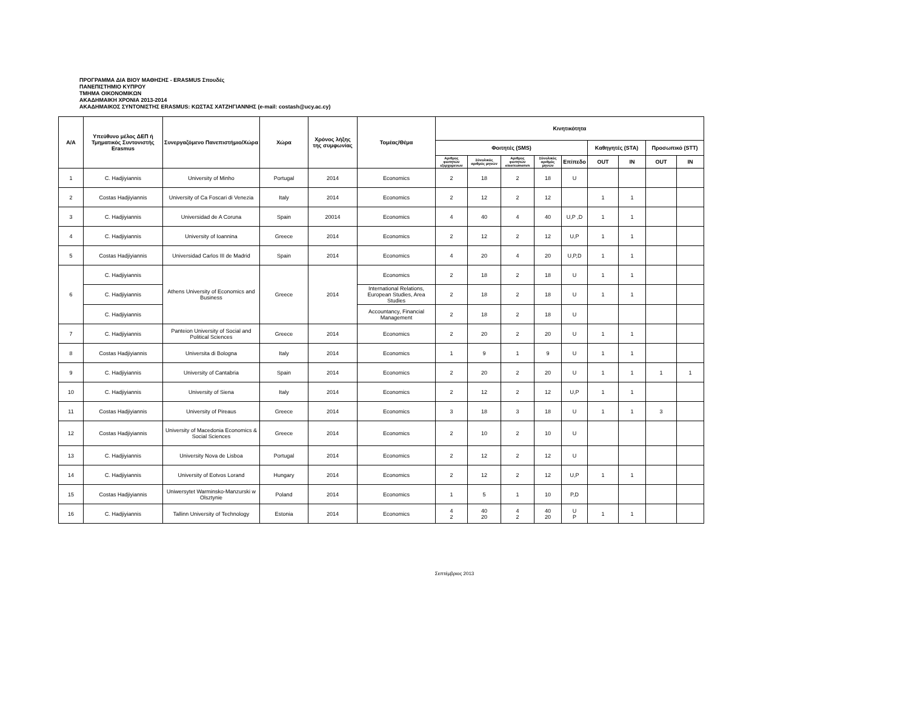ΠΡΟΓΡΑΜΜΑ ΔΙΑ ΒΙΟΥ ΜΑΘΗΣΗΣ - ERASMUS Σπουδές
ΠΑΝΕΠΙΣΤΗΜΙΟ ΚΥΠΡΟΥ
ΤΜΗΜΑ ΟΙΚΟΝΟΜΙΚΩΝ
ΑΚΑΔΗΜΑΙΚΗ ΧΡΟΝΙΑ 2013-2014
ΑΚΑΔΗΜΑΙΚΟΣ ΣΥΝΤΟΝΙΣΤΗΣ ERASMUS: ΚΩΣΤΑΣ ΧΑΤΖΗΓΙΑΝΝΗΣ (e-mail: costash@ucy.ac.cy)
| A/A | Υπεύθυνο μέλος ΔΕΠ ή Τμηματικός Συντονιστής Erasmus | Συνεργαζόμενο Πανεπιστήμιο/Χώρα | Χώρα | Χρόνος λήξης της συμφωνίας | Τομέας/Θέμα | Κινητικότητα | | | | | | | | |
| --- | --- | --- | --- | --- | --- | --- | --- | --- | --- | --- | --- | --- | --- | --- |
| | | | | | | Φοιτητές (SMS) | | | | | Καθηγητές (STA) | | Προσωπικό (STT) | |
| | | | | | | Αριθμος φοιτητών εξερχομενων | Σύνολικός αριθμός μηνών | Αριθμος φοιτητών eiserxomenvn | Σύνολικός αριθμός μηνών | Επίπεδο | OUT | IN | OUT | IN |
| 1 | C. Hadjiyiannis | University of Minho | Portugal | 2014 | Economics | 2 | 18 | 2 | 18 | U | | | | |
| 2 | Costas Hadjiyiannis | University of Ca Foscari di Venezia | Italy | 2014 | Economics | 2 | 12 | 2 | 12 | | 1 | 1 | | |
| 3 | C. Hadjiyiannis | Universidad de A Coruna | Spain | 20014 | Economics | 4 | 40 | 4 | 40 | U,P ,D | 1 | 1 | | |
| 4 | C. Hadjiyiannis | University of Ioannina | Greece | 2014 | Economics | 2 | 12 | 2 | 12 | U,P | 1 | 1 | | |
| 5 | Costas Hadjiyiannis | Universidad Carlos III de Madrid | Spain | 2014 | Economics | 4 | 20 | 4 | 20 | U,P,D | 1 | 1 | | |
| 6 | C. Hadjiyiannis | Athens University of Economics and Business | Greece | 2014 | Economics | 2 | 18 | 2 | 18 | U | 1 | 1 | | |
| | C. Hadjiyiannis | | | | International Relations, European Studies, Area Studies | 2 | 18 | 2 | 18 | U | 1 | 1 | | |
| | C. Hadjiyiannis | | | | Accountancy, Financial Management | 2 | 18 | 2 | 18 | U | | | | |
| 7 | C. Hadjiyiannis | Panteion University of Social and Political Sciences | Greece | 2014 | Economics | 2 | 20 | 2 | 20 | U | 1 | 1 | | |
| 8 | Costas Hadjiyiannis | Universita di Bologna | Italy | 2014 | Economics | 1 | 9 | 1 | 9 | U | 1 | 1 | | |
| 9 | C. Hadjiyiannis | University of Cantabria | Spain | 2014 | Economics | 2 | 20 | 2 | 20 | U | 1 | 1 | 1 | 1 |
| 10 | C. Hadjiyiannis | University of Siena | Italy | 2014 | Economics | 2 | 12 | 2 | 12 | U,P | 1 | 1 | | |
| 11 | Costas Hadjiyiannis | University of Pireaus | Greece | 2014 | Economics | 3 | 18 | 3 | 18 | U | 1 | 1 | 3 | |
| 12 | Costas Hadjiyiannis | University of Macedonia Economics & Social Sciences | Greece | 2014 | Economics | 2 | 10 | 2 | 10 | U | | | | |
| 13 | C. Hadjiyiannis | University Nova de Lisboa | Portugal | 2014 | Economics | 2 | 12 | 2 | 12 | U | | | | |
| 14 | C. Hadjiyiannis | University of Eotvos Lorand | Hungary | 2014 | Economics | 2 | 12 | 2 | 12 | U,P | 1 | 1 | | |
| 15 | Costas Hadjiyiannis | Uniwersytet Warminsko-Manzurski w Olsztynie | Poland | 2014 | Economics | 1 | 5 | 1 | 10 | P,D | | | | |
| 16 | C. Hadjiyiannis | Tallinn University of Technology | Estonia | 2014 | Economics | 4 2 | 40 20 | 4 2 | 40 20 | U P | 1 | 1 | | |
Σεπτέμβριος 2013